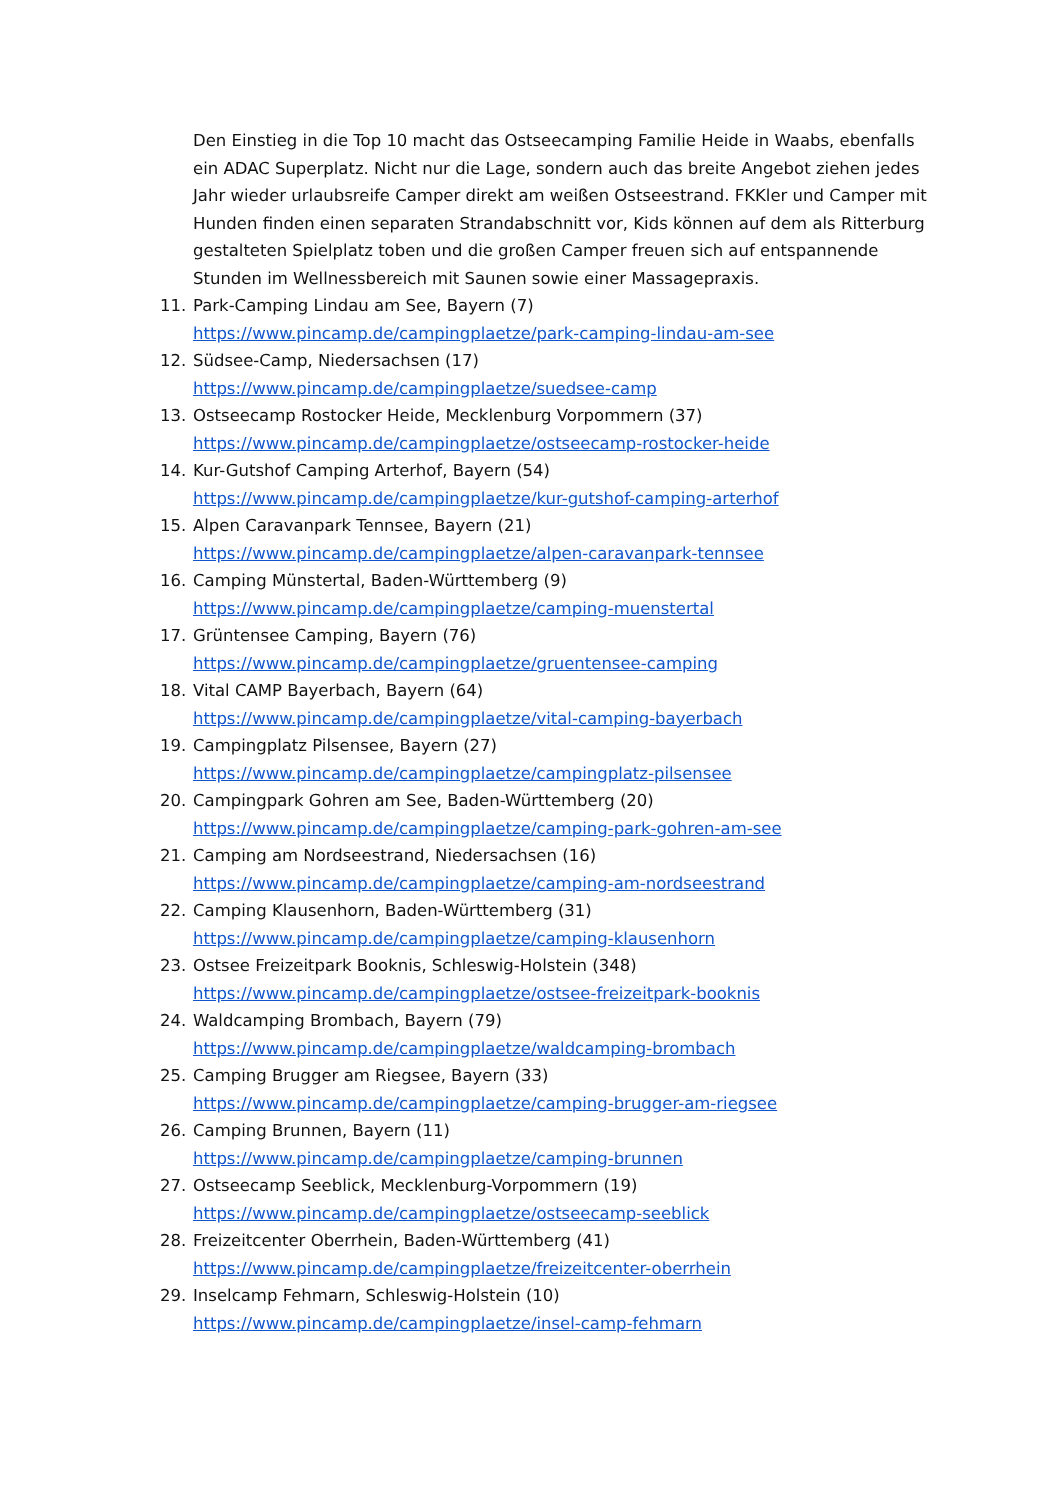Den Einstieg in die Top 10 macht das Ostseecamping Familie Heide in Waabs, ebenfalls ein ADAC Superplatz. Nicht nur die Lage, sondern auch das breite Angebot ziehen jedes Jahr wieder urlaubsreife Camper direkt am weißen Ostseestrand. FKKler und Camper mit Hunden finden einen separaten Strandabschnitt vor, Kids können auf dem als Ritterburg gestalteten Spielplatz toben und die großen Camper freuen sich auf entspannende Stunden im Wellnessbereich mit Saunen sowie einer Massagepraxis.
11. Park-Camping Lindau am See, Bayern (7)
https://www.pincamp.de/campingplaetze/park-camping-lindau-am-see
12. Südsee-Camp, Niedersachsen (17)
https://www.pincamp.de/campingplaetze/suedsee-camp
13. Ostseecamp Rostocker Heide, Mecklenburg Vorpommern (37)
https://www.pincamp.de/campingplaetze/ostseecamp-rostocker-heide
14. Kur-Gutshof Camping Arterhof, Bayern (54)
https://www.pincamp.de/campingplaetze/kur-gutshof-camping-arterhof
15. Alpen Caravanpark Tennsee, Bayern (21)
https://www.pincamp.de/campingplaetze/alpen-caravanpark-tennsee
16. Camping Münstertal, Baden-Württemberg (9)
https://www.pincamp.de/campingplaetze/camping-muenstertal
17. Grüntensee Camping, Bayern (76)
https://www.pincamp.de/campingplaetze/gruentensee-camping
18. Vital CAMP Bayerbach, Bayern (64)
https://www.pincamp.de/campingplaetze/vital-camping-bayerbach
19. Campingplatz Pilsensee, Bayern (27)
https://www.pincamp.de/campingplaetze/campingplatz-pilsensee
20. Campingpark Gohren am See, Baden-Württemberg (20)
https://www.pincamp.de/campingplaetze/camping-park-gohren-am-see
21. Camping am Nordseestrand, Niedersachsen (16)
https://www.pincamp.de/campingplaetze/camping-am-nordseestrand
22. Camping Klausenhorn, Baden-Württemberg (31)
https://www.pincamp.de/campingplaetze/camping-klausenhorn
23. Ostsee Freizeitpark Booknis, Schleswig-Holstein (348)
https://www.pincamp.de/campingplaetze/ostsee-freizeitpark-booknis
24. Waldcamping Brombach, Bayern (79)
https://www.pincamp.de/campingplaetze/waldcamping-brombach
25. Camping Brugger am Riegsee, Bayern (33)
https://www.pincamp.de/campingplaetze/camping-brugger-am-riegsee
26. Camping Brunnen, Bayern (11)
https://www.pincamp.de/campingplaetze/camping-brunnen
27. Ostseecamp Seeblick, Mecklenburg-Vorpommern (19)
https://www.pincamp.de/campingplaetze/ostseecamp-seeblick
28. Freizeitcenter Oberrhein, Baden-Württemberg (41)
https://www.pincamp.de/campingplaetze/freizeitcenter-oberrhein
29. Inselcamp Fehmarn, Schleswig-Holstein (10)
https://www.pincamp.de/campingplaetze/insel-camp-fehmarn